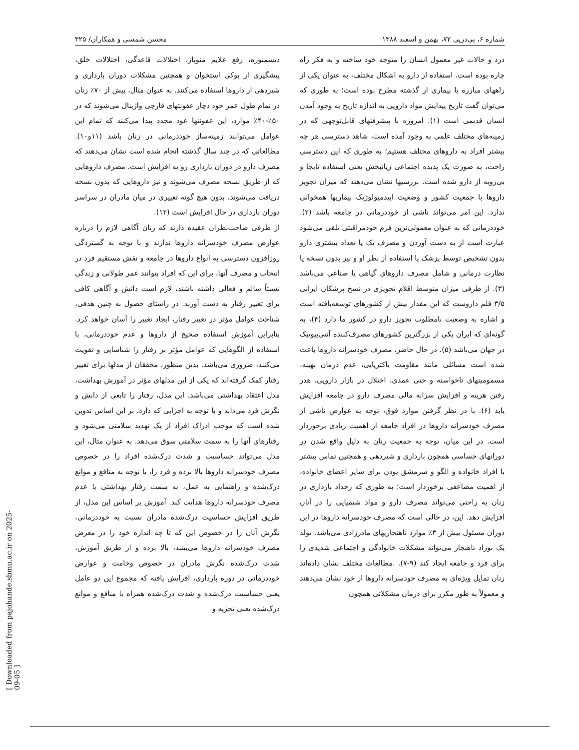شماره ۶، پی‌درپی ۷۲، بهمن و اسفند ۱۳۸۸ محسن شمسی و همکاران/ ۳۲۵
درد و حالات غیر معمول انسان را متوجه خود ساخته و به فکر راه چاره بوده است. استفاده از دارو به اشکال مختلف، به عنوان یکی از راههای مبارزه با بیماری از گذشته مطرح بوده است؛ به طوری که می‌توان گفت تاریخ پیدایش مواد دارویی به اندازه تاریخ به وجود آمدن انسان قدیمی است (۱). امروزه با پیشرفتهای قابل‌توجهی که در زمینه‌های مختلف علمی به وجود آمده است، شاهد دسترسی هر چه بیشتر افراد به داروهای مختلف هستیم؛ به طوری که این دسترسی راحت، به صورت یک پدیده اجتماعی زیانبخش یعنی استفاده نابجا و بی‌رویه از دارو شده است. بررسیها نشان می‌دهند که میزان تجویز داروها با جمعیت کشور و وضعیت اپیدمیولوژیک بیماریها همخوانی ندارد. این امر می‌تواند ناشی از خوددرمانی در جامعه باشد (۲). خوددرمانی که به عنوان معمولی‌ترین فرم خودمراقبتی تلقی می‌شود عبارت است از به دست آوردن و مصرف یک یا تعداد بیشتری دارو بدون تشخیص توسط پزشک یا استفاده از نظر او و نیز بدون نسخه یا نظارت درمانی و شامل مصرف داروهای گیاهی یا صناعی می‌باشد (۳). از طرفی میزان متوسط اقلام تجویزی در نسخ پزشکان ایرانی ۳/۵ قلم داروست که این مقدار بیش از کشورهای توسعه‌یافته است و اشاره به وضعیت نامطلوب تجویز دارو در کشور ما دارد (۴)، به گونه‌ای که ایران یکی از بزرگترین کشورهای مصرف‌کننده آنتی‌بیوتیک در جهان می‌باشد (۵). در حال حاضر، مصرف خودسرانه داروها باعث شده است مسائلی مانند مقاومت باکتریایی، عدم درمان بهینه، مسمومیتهای ناخواسته و حتی عمدی، اختلال در بازار دارویی، هدر رفتن هزینه و افزایش سرانه مالی مصرف دارو در جامعه افزایش یابد (۶). با در نظر گرفتن موارد فوق، توجه به عوارض ناشی از مصرف خودسرانه داروها در افراد جامعه از اهمیت زیادی برخوردار است. در این میان، توجه به جمعیت زنان به دلیل واقع شدن در دورانهای حساسی همچون بارداری و شیردهی و همچنین تماس بیشتر با افراد خانواده و الگو و سرمشق بودن برای سایر اعضای خانواده، از اهمیت مضاعفی برخوردار است؛ به طوری که رخداد بارداری در زنان به راحتی می‌تواند مصرف دارو و مواد شیمیایی را در آنان افزایش دهد. این، در حالی است که مصرف خودسرانه داروها در این دوران مسئول بیش از ۳٪ موارد ناهنجاریهای مادرزادی می‌باشد. تولد یک نوزاد ناهنجار می‌تواند مشکلات خانوادگی و اجتماعی شدیدی را برای فرد و جامعه ایجاد کند (۹-۷). .مطالعات مختلف نشان داده‌اند زنان تمایل ویژه‌ای به مصرف خودسرانه داروها از خود نشان می‌دهند و معمولاً به طور مکرر برای درمان مشکلاتی همچون
دیسمنوره، رفع علایم منوپاز، اختلالات قاعدگی، اختلالات خلق، پیشگیری از پوکی استخوان و همچنین مشکلات دوران بارداری و شیردهی از داروها استفاده می‌کنند. به عنوان مثال، بیش از ۷۰٪ زنان در تمام طول عمر خود دچار عفونتهای قارچی واژینال می‌شوند که در ۵۰٪-۴۰٪ موارد، این عفونتها عود مجدد پیدا می‌کنند که تمام این عوامل می‌توانند زمینه‌ساز خوددرمانی در زنان باشد (۱۱و۱۰). مطالعاتی که در چند سال گذشته انجام شده است نشان می‌دهند که مصرف دارو در دوران بارداری رو به افزایش است. مصرف داروهایی که از طریق نسخه مصرف می‌شوند و نیز داروهایی که بدون نسخه دریافت می‌شوند، بدون هیچ گونه تغییری در میان مادران در سراسر دوران بارداری در حال افزایش است (۱۲).
از طرفی صاحب‌نظران عقیده دارند که زنان آگاهی لازم را درباره عوارض مصرف خودسرانه داروها ندارند و با توجه به گستردگی روزافزون دسترسی به انواع داروها در جامعه و نقش مستقیم فرد در انتخاب و مصرف آنها، برای این که افراد بتوانند عمر طولانی و زندگی نسبتاً سالم و فعالی داشته باشند، لازم است دانش و آگاهی کافی برای تغییر رفتار به دست آورند. در راستای حصول به چنین هدفی، شناخت عوامل مؤثر در تغییر رفتار، ایجاد تغییر را آسان خواهد کرد. بنابراین آموزش استفاده صحیح از داروها و عدم خوددرمانی، با استفاده از الگوهایی که عوامل مؤثر بر رفتار را شناسایی و تقویت می‌کنند، ضروری می‌باشد. بدین منظور، محققان از مدلها برای تغییر رفتار کمک گرفته‌اند که یکی از این مدلهای مؤثر در آموزش بهداشت، مدل اعتقاد بهداشتی می‌باشد. این مدل، رفتار را تابعی از دانش و نگرش فرد می‌داند و با توجه به اجزایی که دارد، بر این اساس تدوین شده است که موجب ادراک افراد از یک تهدید سلامتی می‌شود و رفتارهای آنها را به سمت سلامتی سوق می‌دهد. به عنوان مثال، این مدل می‌تواند حساسیت و شدت درک‌شده افراد را در خصوص مصرف خودسرانه داروها بالا برده و فرد را، با توجه به منافع و موانع درک‌شده و راهنمایی به عمل، به سمت رفتار بهداشتی یا عدم مصرف خودسرانه داروها هدایت کند. آموزش بر اساس این مدل، از طریق افزایش حساسیت درک‌شده مادران نسبت به خوددرمانی، نگرش آنان را در خصوص این که تا چه اندازه خود را در معرض مصرف خودسرانه داروها می‌بینند، بالا برده و از طریق آموزش، شدت درک‌شده نگرش مادران در خصوص وخامت و عوارض خوددرمانی در دوره بارداری، افزایش یافته که مجموع این دو عامل یعنی حساسیت درک‌شده و شدت درک‌شده همراه با منافع و موانع درک‌شده یعنی تجزیه و
[ Downloaded from pajohande.sbmu.ac.ir on 2025-09-05 ]